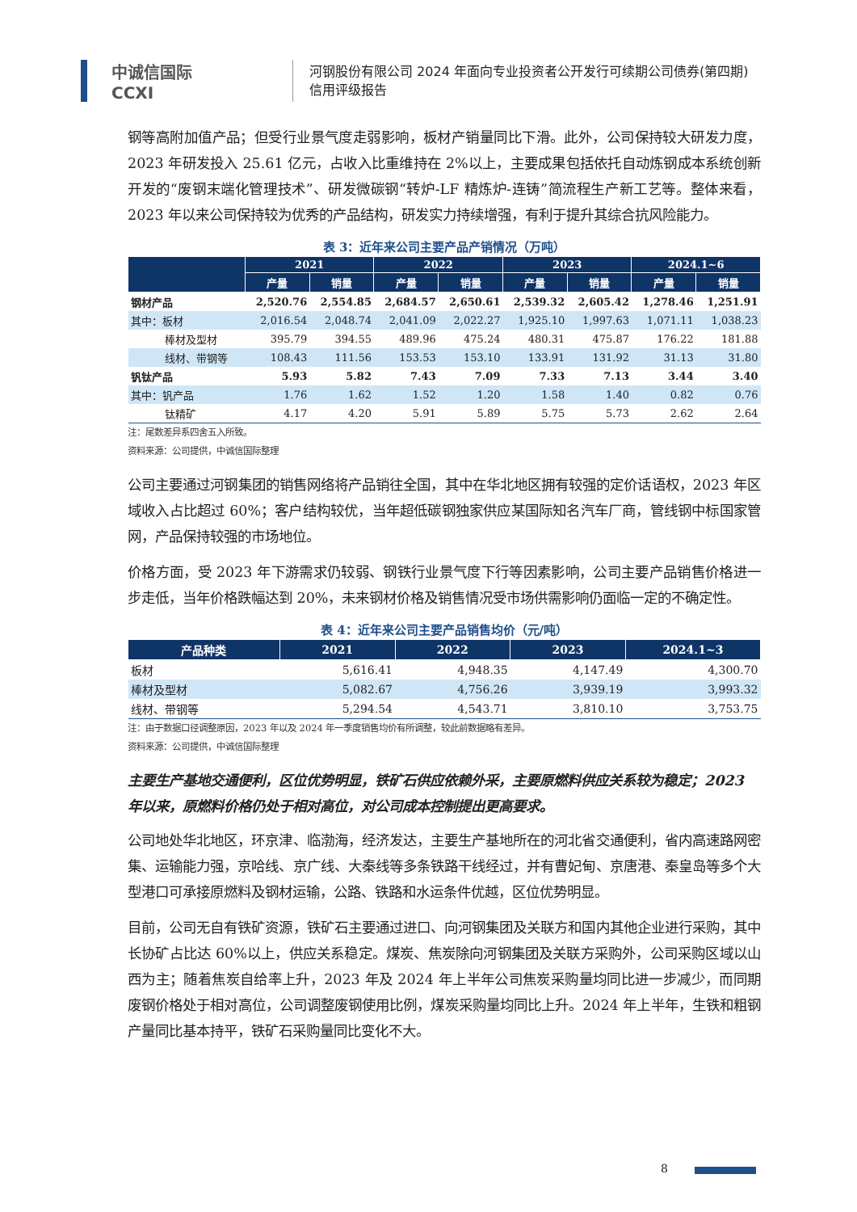中诚信国际
CCXI
河钢股份有限公司 2024 年面向专业投资者公开发行可续期公司债券(第四期)
信用评级报告
钢等高附加值产品；但受行业景气度走弱影响，板材产销量同比下滑。此外，公司保持较大研发力度，2023 年研发投入 25.61 亿元，占收入比重维持在 2%以上，主要成果包括依托自动炼钢成本系统创新开发的“废钢末端化管理技术”、研发微碳钢“转炉-LF 精炼炉-连铸”简流程生产新工艺等。整体来看，2023 年以来公司保持较为优秀的产品结构，研发实力持续增强，有利于提升其综合抗风险能力。
表 3：近年来公司主要产品产销情况（万吨）
| | 2021 | | 2022 | | 2023 | | 2024.1~6 | |
| --- | --- | --- | --- | --- | --- | --- | --- | --- |
| | 产量 | 销量 | 产量 | 销量 | 产量 | 销量 | 产量 | 销量 |
| 钢材产品 | 2,520.76 | 2,554.85 | 2,684.57 | 2,650.61 | 2,539.32 | 2,605.42 | 1,278.46 | 1,251.91 |
| 其中：板材 | 2,016.54 | 2,048.74 | 2,041.09 | 2,022.27 | 1,925.10 | 1,997.63 | 1,071.11 | 1,038.23 |
| 棒材及型材 | 395.79 | 394.55 | 489.96 | 475.24 | 480.31 | 475.87 | 176.22 | 181.88 |
| 线材、带钢等 | 108.43 | 111.56 | 153.53 | 153.10 | 133.91 | 131.92 | 31.13 | 31.80 |
| 钒钛产品 | 5.93 | 5.82 | 7.43 | 7.09 | 7.33 | 7.13 | 3.44 | 3.40 |
| 其中：钒产品 | 1.76 | 1.62 | 1.52 | 1.20 | 1.58 | 1.40 | 0.82 | 0.76 |
| 钛精矿 | 4.17 | 4.20 | 5.91 | 5.89 | 5.75 | 5.73 | 2.62 | 2.64 |
注：尾数差异系四舍五入所致。
资料来源：公司提供，中诚信国际整理
公司主要通过河钢集团的销售网络将产品销往全国，其中在华北地区拥有较强的定价话语权，2023 年区域收入占比超过 60%；客户结构较优，当年超低碳钢独家供应某国际知名汽车厂商，管线钢中标国家管网，产品保持较强的市场地位。
价格方面，受 2023 年下游需求仍较弱、钢铁行业景气度下行等因素影响，公司主要产品销售价格进一步走低，当年价格跌幅达到 20%，未来钢材价格及销售情况受市场供需影响仍面临一定的不确定性。
表 4：近年来公司主要产品销售均价（元/吨）
| 产品种类 | 2021 | 2022 | 2023 | 2024.1~3 |
| --- | --- | --- | --- | --- |
| 板材 | 5,616.41 | 4,948.35 | 4,147.49 | 4,300.70 |
| 棒材及型材 | 5,082.67 | 4,756.26 | 3,939.19 | 3,993.32 |
| 线材、带钢等 | 5,294.54 | 4,543.71 | 3,810.10 | 3,753.75 |
注：由于数据口径调整原因，2023 年以及 2024 年一季度销售均价有所调整，较此前数据略有差异。
资料来源：公司提供，中诚信国际整理
主要生产基地交通便利，区位优势明显，铁矿石供应依赖外采，主要原燃料供应关系较为稳定；2023 年以来，原燃料价格仍处于相对高位，对公司成本控制提出更高要求。
公司地处华北地区，环京津、临渤海，经济发达，主要生产基地所在的河北省交通便利，省内高速路网密集、运输能力强，京哈线、京广线、大秦线等多条铁路干线经过，并有曹妃甸、京唐港、秦皇岛等多个大型港口可承接原燃料及钢材运输，公路、铁路和水运条件优越，区位优势明显。
目前，公司无自有铁矿资源，铁矿石主要通过进口、向河钢集团及关联方和国内其他企业进行采购，其中长协矿占比达 60%以上，供应关系稳定。煤炭、焦炭除向河钢集团及关联方采购外，公司采购区域以山西为主；随着焦炭自给率上升，2023 年及 2024 年上半年公司焦炭采购量均同比进一步减少，而同期废钢价格处于相对高位，公司调整废钢使用比例，煤炭采购量均同比上升。2024 年上半年，生铁和粗钢产量同比基本持平，铁矿石采购量同比变化不大。
8